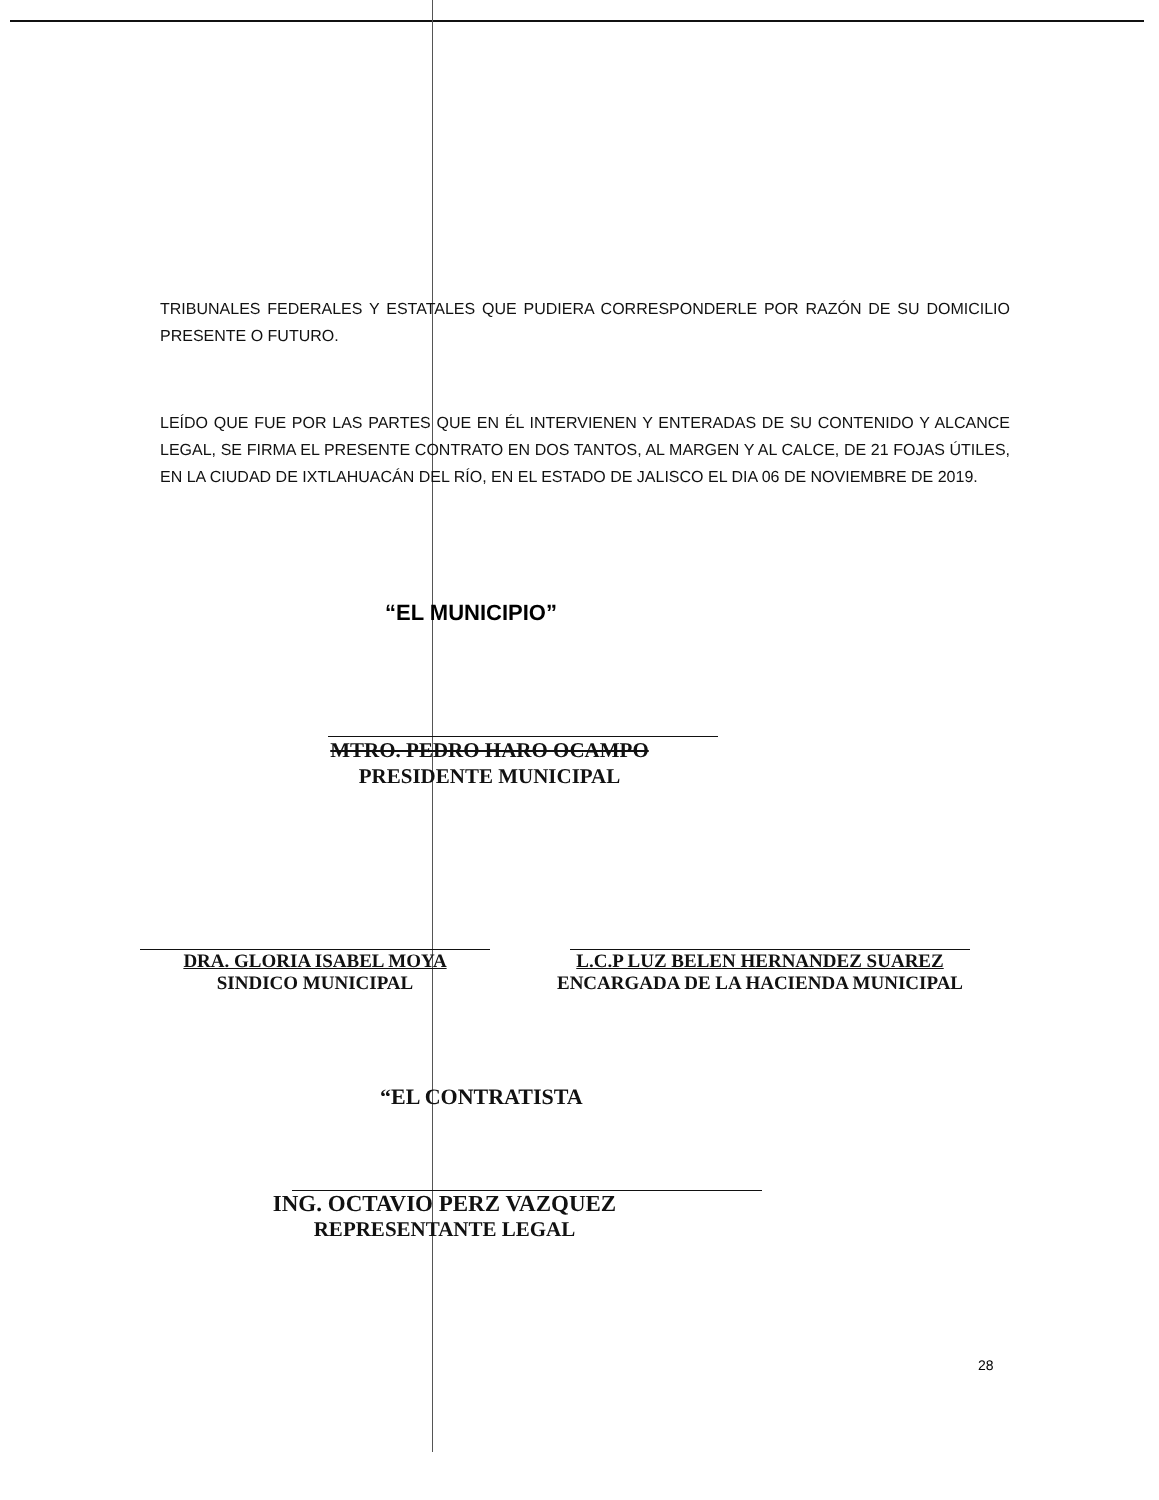TRIBUNALES FEDERALES Y ESTATALES QUE PUDIERA CORRESPONDERLE POR RAZÓN DE SU DOMICILIO PRESENTE O FUTURO.
LEÍDO QUE FUE POR LAS PARTES QUE EN ÉL INTERVIENEN Y ENTERADAS DE SU CONTENIDO Y ALCANCE LEGAL, SE FIRMA EL PRESENTE CONTRATO EN DOS TANTOS, AL MARGEN Y AL CALCE, DE 21 FOJAS ÚTILES, EN LA CIUDAD DE IXTLAHUACÁN DEL RÍO, EN EL ESTADO DE JALISCO EL DIA 06 DE NOVIEMBRE DE 2019.
“EL MUNICIPIO”
MTRO. PEDRO HARO OCAMPO
PRESIDENTE MUNICIPAL
DRA. GLORIA ISABEL MOYA
SINDICO MUNICIPAL
L.C.P LUZ BELEN HERNANDEZ SUAREZ
ENCARGADA DE LA HACIENDA MUNICIPAL
“EL CONTRATISTA
ING. OCTAVIO PERZ VAZQUEZ
REPRESENTANTE LEGAL
28